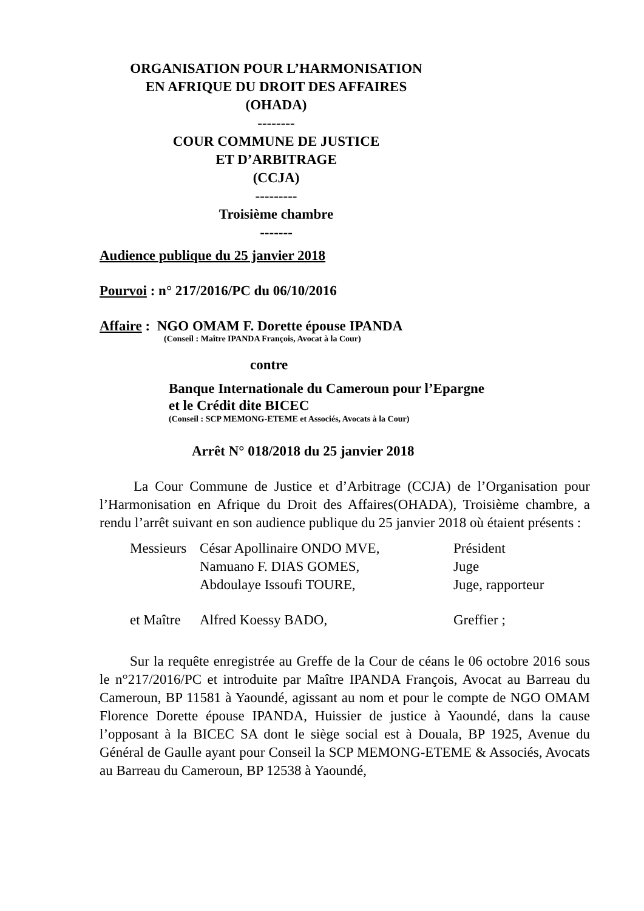ORGANISATION POUR L’HARMONISATION
EN AFRIQUE DU DROIT DES AFFAIRES
(OHADA)
--------
COUR COMMUNE DE JUSTICE
ET D’ARBITRAGE
(CCJA)
---------
Troisième chambre
-------
Audience publique du 25 janvier 2018
Pourvoi : n° 217/2016/PC du 06/10/2016
Affaire : NGO OMAM F. Dorette épouse IPANDA
(Conseil : Maître IPANDA François, Avocat à la Cour)
contre
Banque Internationale du Cameroun pour l’Epargne
et le Crédit dite BICEC
(Conseil : SCP MEMONG-ETEME et Associés, Avocats à la Cour)
Arrêt N° 018/2018 du 25 janvier 2018
La Cour Commune de Justice et d’Arbitrage (CCJA) de l’Organisation pour l’Harmonisation en Afrique du Droit des Affaires(OHADA), Troisième chambre, a rendu l’arrêt suivant en son audience publique du 25 janvier 2018 où étaient présents :
| Messieurs | César Apollinaire ONDO MVE, | Président |
| | Namuano F. DIAS GOMES, | Juge |
| | Abdoulaye Issoufi TOURE, | Juge, rapporteur |
| et Maître | Alfred Koessy BADO, | Greffier ; |
Sur la requête enregistrée au Greffe de la Cour de céans le 06 octobre 2016 sous le n°217/2016/PC et introduite par Maître IPANDA François, Avocat au Barreau du Cameroun, BP 11581 à Yaoundé, agissant au nom et pour le compte de NGO OMAM Florence Dorette épouse IPANDA, Huissier de justice à Yaoundé, dans la cause l’opposant à la BICEC SA dont le siège social est à Douala, BP 1925, Avenue du Général de Gaulle ayant pour Conseil la SCP MEMONG-ETEME & Associés, Avocats au Barreau du Cameroun, BP 12538 à Yaoundé,